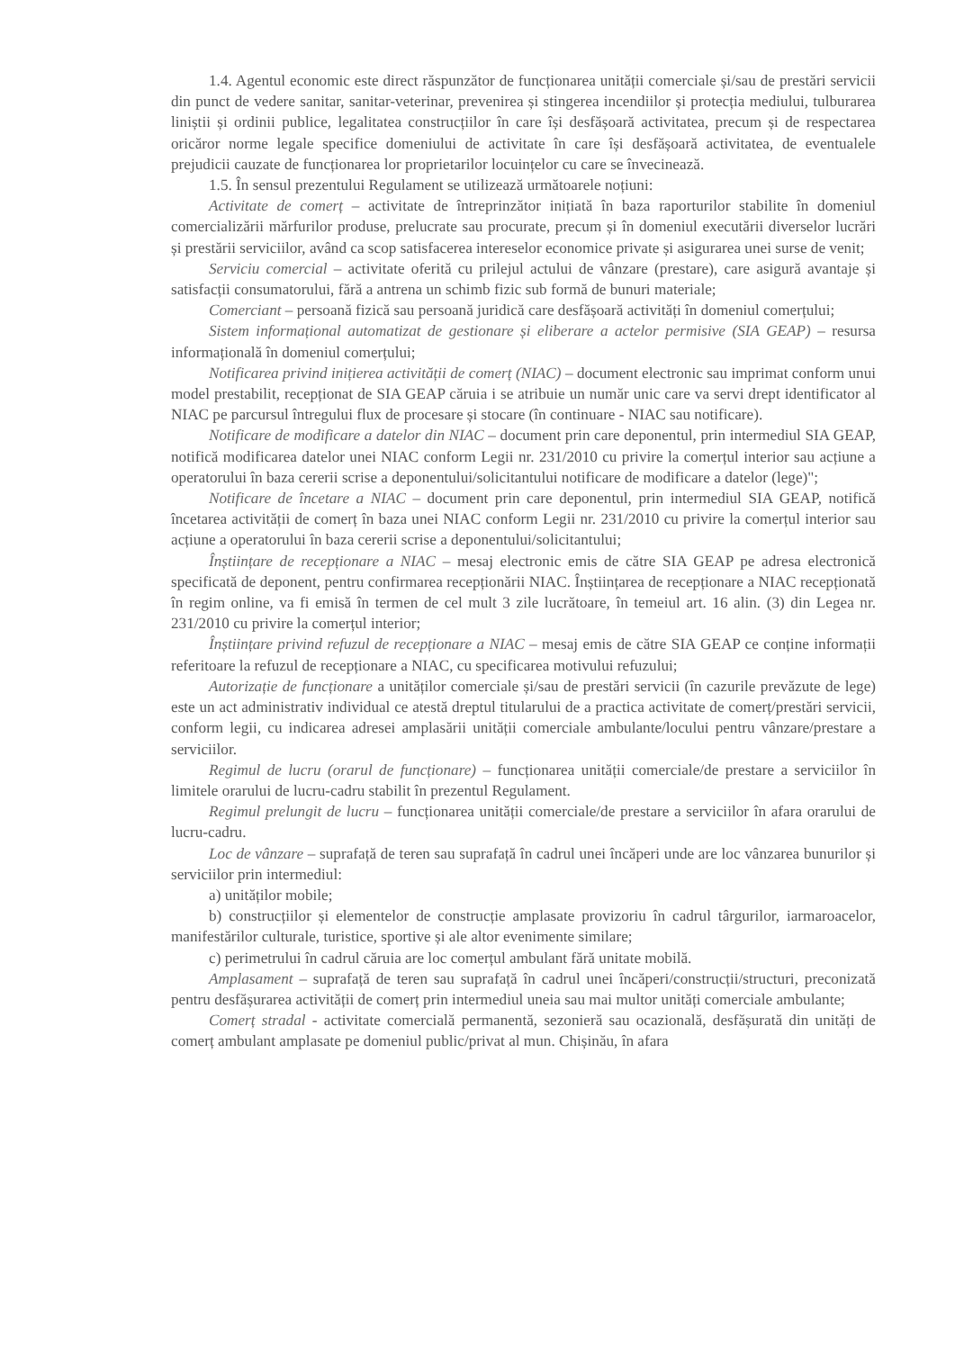1.4. Agentul economic este direct răspunzător de funcționarea unității comerciale și/sau de prestări servicii din punct de vedere sanitar, sanitar-veterinar, prevenirea și stingerea incendiilor și protecția mediului, tulburarea liniștii și ordinii publice, legalitatea construcțiilor în care își desfășoară activitatea, precum și de respectarea oricăror norme legale specifice domeniului de activitate în care își desfășoară activitatea, de eventualele prejudicii cauzate de funcționarea lor proprietarilor locuințelor cu care se învecinează.
1.5. În sensul prezentului Regulament se utilizează următoarele noțiuni:
Activitate de comerț – activitate de întreprinzător inițiată în baza raporturilor stabilite în domeniul comercializării mărfurilor produse, prelucrate sau procurate, precum și în domeniul executării diverselor lucrări și prestării serviciilor, având ca scop satisfacerea intereselor economice private și asigurarea unei surse de venit;
Serviciu comercial – activitate oferită cu prilejul actului de vânzare (prestare), care asigură avantaje și satisfacții consumatorului, fără a antrena un schimb fizic sub formă de bunuri materiale;
Comerciant – persoană fizică sau persoană juridică care desfășoară activități în domeniul comerțului;
Sistem informațional automatizat de gestionare și eliberare a actelor permisive (SIA GEAP) – resursa informațională în domeniul comerțului;
Notificarea privind inițierea activității de comerț (NIAC) – document electronic sau imprimat conform unui model prestabilit, recepționat de SIA GEAP căruia i se atribuie un număr unic care va servi drept identificator al NIAC pe parcursul întregului flux de procesare și stocare (în continuare - NIAC sau notificare).
Notificare de modificare a datelor din NIAC – document prin care deponentul, prin intermediul SIA GEAP, notifică modificarea datelor unei NIAC conform Legii nr. 231/2010 cu privire la comerțul interior sau acțiune a operatorului în baza cererii scrise a deponentului/solicitantului notificare de modificare a datelor (lege)";
Notificare de încetare a NIAC – document prin care deponentul, prin intermediul SIA GEAP, notifică încetarea activității de comerț în baza unei NIAC conform Legii nr. 231/2010 cu privire la comerțul interior sau acțiune a operatorului în baza cererii scrise a deponentului/solicitantului;
Înștiințare de recepționare a NIAC – mesaj electronic emis de către SIA GEAP pe adresa electronică specificată de deponent, pentru confirmarea recepționării NIAC. Înștiințarea de recepționare a NIAC recepționată în regim online, va fi emisă în termen de cel mult 3 zile lucrătoare, în temeiul art. 16 alin. (3) din Legea nr. 231/2010 cu privire la comerțul interior;
Înștiințare privind refuzul de recepționare a NIAC – mesaj emis de către SIA GEAP ce conține informații referitoare la refuzul de recepționare a NIAC, cu specificarea motivului refuzului;
Autorizație de funcționare a unităților comerciale și/sau de prestări servicii (în cazurile prevăzute de lege) este un act administrativ individual ce atestă dreptul titularului de a practica activitate de comerț/prestări servicii, conform legii, cu indicarea adresei amplasării unității comerciale ambulante/locului pentru vânzare/prestare a serviciilor.
Regimul de lucru (orarul de funcționare) – funcționarea unității comerciale/de prestare a serviciilor în limitele orarului de lucru-cadru stabilit în prezentul Regulament.
Regimul prelungit de lucru – funcționarea unității comerciale/de prestare a serviciilor în afara orarului de lucru-cadru.
Loc de vânzare – suprafață de teren sau suprafață în cadrul unei încăperi unde are loc vânzarea bunurilor și serviciilor prin intermediul:
a) unităților mobile;
b) construcțiilor și elementelor de construcție amplasate provizoriu în cadrul târgurilor, iarmaroacelor, manifestărilor culturale, turistice, sportive și ale altor evenimente similare;
c) perimetrului în cadrul căruia are loc comerțul ambulant fără unitate mobilă.
Amplasament – suprafață de teren sau suprafață în cadrul unei încăperi/construcții/structuri, preconizată pentru desfășurarea activității de comerț prin intermediul uneia sau mai multor unități comerciale ambulante;
Comerț stradal - activitate comercială permanentă, sezonieră sau ocazională, desfășurată din unități de comerț ambulant amplasate pe domeniul public/privat al mun. Chișinău, în afara